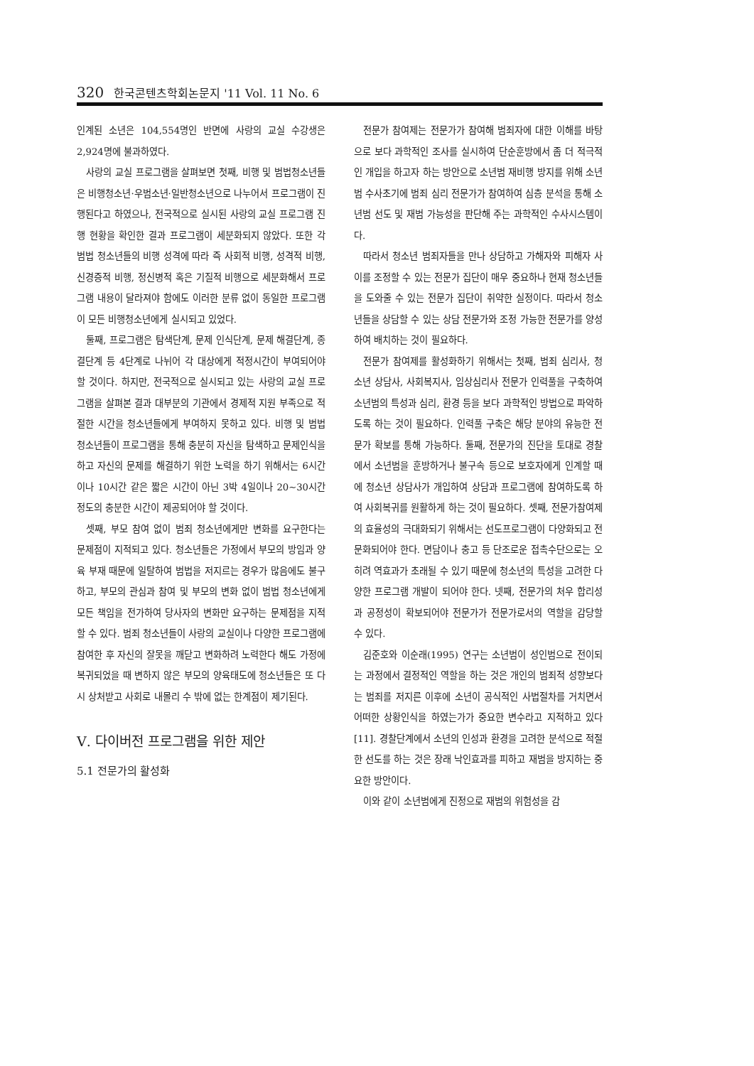320 한국콘텐츠학회논문지 '11 Vol. 11 No. 6
인계된 소년은 104,554명인 반면에 사랑의 교실 수강생은 2,924명에 불과하였다.
사랑의 교실 프로그램을 살펴보면 첫째, 비행 및 범법청소년들은 비행청소년·우범소년·일반청소년으로 나누어서 프로그램이 진행된다고 하였으나, 전국적으로 실시된 사랑의 교실 프로그램 진행 현황을 확인한 결과 프로그램이 세분화되지 않았다. 또한 각 범법 청소년들의 비행 성격에 따라 즉 사회적 비행, 성격적 비행, 신경증적 비행, 정신병적 혹은 기질적 비행으로 세분화해서 프로그램 내용이 달라져야 함에도 이러한 분류 없이 동일한 프로그램이 모든 비행청소년에게 실시되고 있었다.
둘째, 프로그램은 탐색단계, 문제 인식단계, 문제 해결단계, 종결단계 등 4단계로 나뉘어 각 대상에게 적정시간이 부여되어야 할 것이다. 하지만, 전국적으로 실시되고 있는 사랑의 교실 프로그램을 살펴본 결과 대부분의 기관에서 경제적 지원 부족으로 적절한 시간을 청소년들에게 부여하지 못하고 있다. 비행 및 범법 청소년들이 프로그램을 통해 충분히 자신을 탐색하고 문제인식을 하고 자신의 문제를 해결하기 위한 노력을 하기 위해서는 6시간이나 10시간 같은 짧은 시간이 아닌 3박 4일이나 20~30시간 정도의 충분한 시간이 제공되어야 할 것이다.
셋째, 부모 참여 없이 범죄 청소년에게만 변화를 요구한다는 문제점이 지적되고 있다. 청소년들은 가정에서 부모의 방임과 양육 부재 때문에 일탈하여 범법을 저지르는 경우가 많음에도 불구하고, 부모의 관심과 참여 및 부모의 변화 없이 범법 청소년에게 모든 책임을 전가하여 당사자의 변화만 요구하는 문제점을 지적할 수 있다. 범죄 청소년들이 사랑의 교실이나 다양한 프로그램에 참여한 후 자신의 잘못을 깨닫고 변화하려 노력한다 해도 가정에 복귀되었을 때 변하지 않은 부모의 양육태도에 청소년들은 또 다시 상처받고 사회로 내몰리 수 밖에 없는 한계점이 제기된다.
Ⅴ. 다이버전 프로그램을 위한 제안
5.1 전문가의 활성화
전문가 참여제는 전문가가 참여해 범죄자에 대한 이해를 바탕으로 보다 과학적인 조사를 실시하여 단순훈방에서 좀 더 적극적인 개입을 하고자 하는 방안으로 소년범 재비행 방지를 위해 소년범 수사초기에 범죄 심리 전문가가 참여하여 심층 분석을 통해 소년범 선도 및 재범 가능성을 판단해 주는 과학적인 수사시스템이다.
따라서 청소년 범죄자들을 만나 상담하고 가해자와 피해자 사이를 조정할 수 있는 전문가 집단이 매우 중요하나 현재 청소년들을 도와줄 수 있는 전문가 집단이 취약한 실정이다. 따라서 청소년들을 상담할 수 있는 상담 전문가와 조정 가능한 전문가를 양성하여 배치하는 것이 필요하다.
전문가 참여제를 활성화하기 위해서는 첫째, 범죄 심리사, 청소년 상담사, 사회복지사, 임상심리사 전문가 인력풀을 구축하여 소년범의 특성과 심리, 환경 등을 보다 과학적인 방법으로 파악하도록 하는 것이 필요하다. 인력풀 구축은 해당 분야의 유능한 전문가 확보를 통해 가능하다. 둘째, 전문가의 진단을 토대로 경찰에서 소년범을 훈방하거나 불구속 등으로 보호자에게 인계할 때에 청소년 상담사가 개입하여 상담과 프로그램에 참여하도록 하여 사회복귀를 원활하게 하는 것이 필요하다. 셋째, 전문가참여제의 효율성의 극대화되기 위해서는 선도프로그램이 다양화되고 전문화되어야 한다. 면담이나 충고 등 단조로운 접촉수단으로는 오히려 역효과가 초래될 수 있기 때문에 청소년의 특성을 고려한 다양한 프로그램 개발이 되어야 한다. 넷째, 전문가의 처우 합리성과 공정성이 확보되어야 전문가가 전문가로서의 역할을 감당할 수 있다.
김준호와 이순래(1995) 연구는 소년범이 성인범으로 전이되는 과정에서 결정적인 역할을 하는 것은 개인의 범죄적 성향보다는 범죄를 저지른 이후에 소년이 공식적인 사법절차를 거치면서 어떠한 상황인식을 하였는가가 중요한 변수라고 지적하고 있다[11]. 경찰단계에서 소년의 인성과 환경을 고려한 분석으로 적절한 선도를 하는 것은 장래 낙인효과를 피하고 재범을 방지하는 중요한 방안이다.
이와 같이 소년범에게 진정으로 재범의 위험성을 감